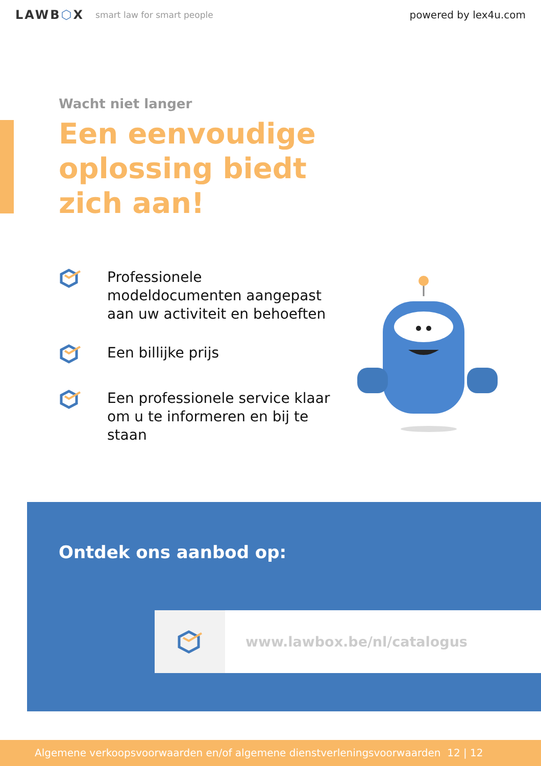LAWB⬡X smart law for smart people powered by lex4u.com
Wacht niet langer
Een eenvoudige
oplossing biedt
zich aan!
Professionele modeldocumenten aangepast aan uw activiteit en behoeften
Een billijke prijs
Een professionele service klaar om u te informeren en bij te staan
Ontdek ons aanbod op:
www.lawbox.be/nl/catalogus
Algemene verkoopsvoorwaarden en/of algemene dienstverleningsvoorwaarden 12 | 12